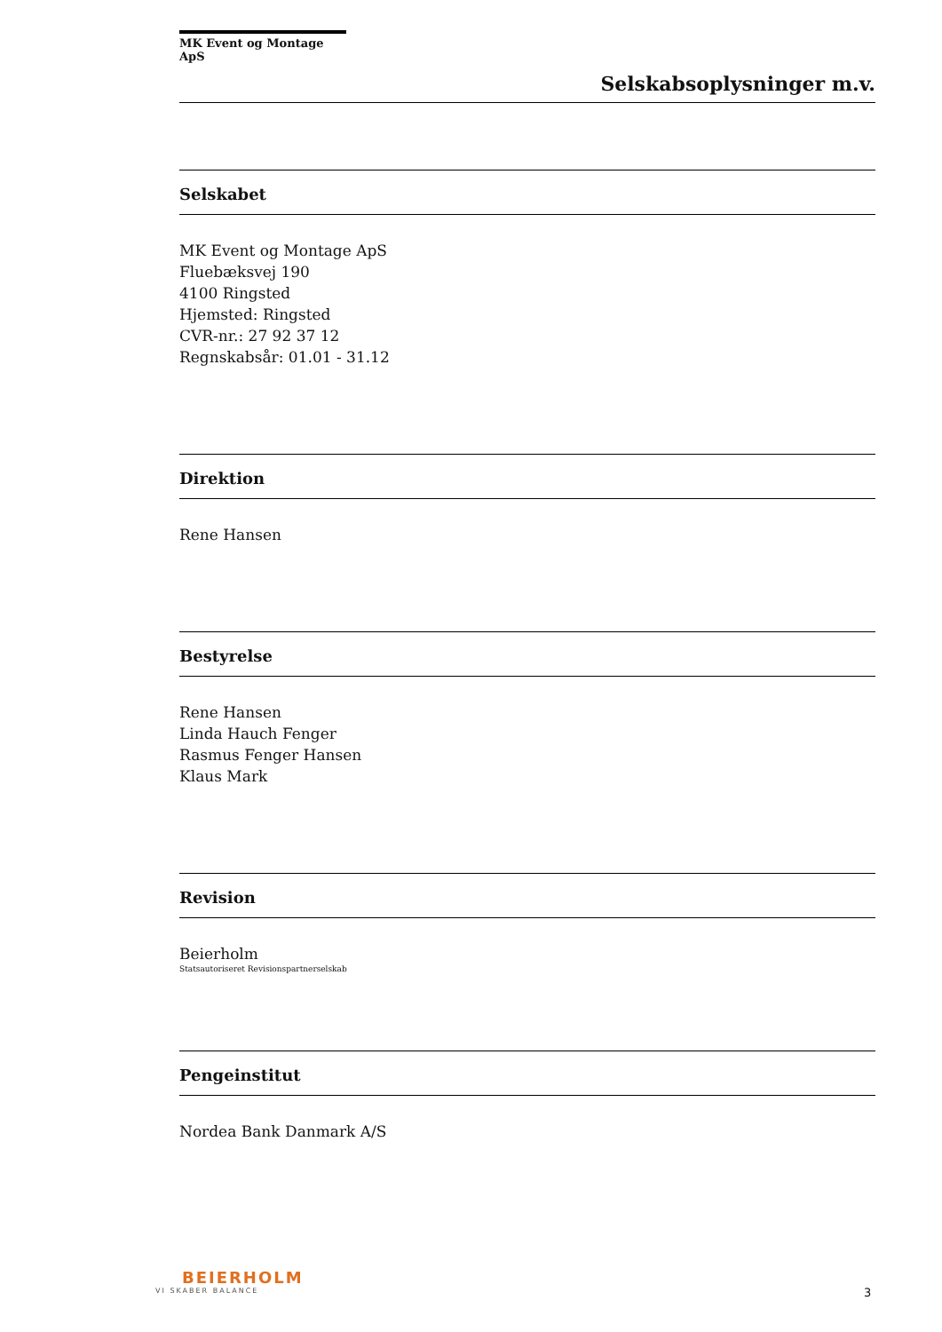MK Event og Montage ApS
Selskabsoplysninger m.v.
Selskabet
MK Event og Montage ApS
Fluebæksvej 190
4100 Ringsted
Hjemsted: Ringsted
CVR-nr.: 27 92 37 12
Regnskabsår: 01.01 - 31.12
Direktion
Rene Hansen
Bestyrelse
Rene Hansen
Linda Hauch Fenger
Rasmus Fenger Hansen
Klaus Mark
Revision
Beierholm
Statsautoriseret Revisionspartnerselskab
Pengeinstitut
Nordea Bank Danmark A/S
BEIERHOLM
VI SKABER BALANCE
3